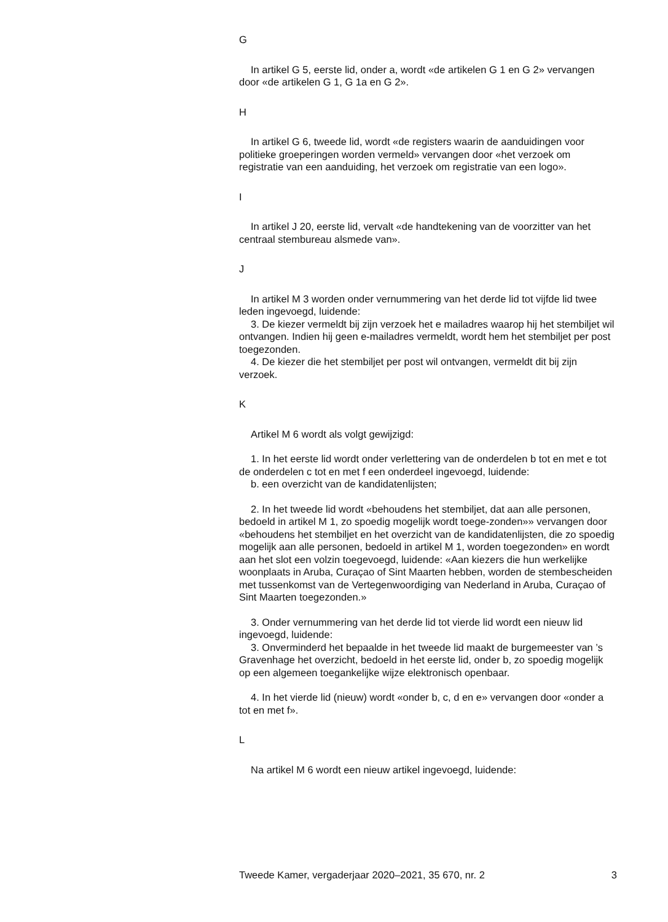G
In artikel G 5, eerste lid, onder a, wordt «de artikelen G 1 en G 2» vervangen door «de artikelen G 1, G 1a en G 2».
H
In artikel G 6, tweede lid, wordt «de registers waarin de aanduidingen voor politieke groeperingen worden vermeld» vervangen door «het verzoek om registratie van een aanduiding, het verzoek om registratie van een logo».
I
In artikel J 20, eerste lid, vervalt «de handtekening van de voorzitter van het centraal stembureau alsmede van».
J
In artikel M 3 worden onder vernummering van het derde lid tot vijfde lid twee leden ingevoegd, luidende:
3. De kiezer vermeldt bij zijn verzoek het e mailadres waarop hij het stembiljet wil ontvangen. Indien hij geen e-mailadres vermeldt, wordt hem het stembiljet per post toegezonden.
4. De kiezer die het stembiljet per post wil ontvangen, vermeldt dit bij zijn verzoek.
K
Artikel M 6 wordt als volgt gewijzigd:
1. In het eerste lid wordt onder verlettering van de onderdelen b tot en met e tot de onderdelen c tot en met f een onderdeel ingevoegd, luidende:
b. een overzicht van de kandidatenlijsten;
2. In het tweede lid wordt «behoudens het stembiljet, dat aan alle personen, bedoeld in artikel M 1, zo spoedig mogelijk wordt toege-zonden»» vervangen door «behoudens het stembiljet en het overzicht van de kandidatenlijsten, die zo spoedig mogelijk aan alle personen, bedoeld in artikel M 1, worden toegezonden» en wordt aan het slot een volzin toegevoegd, luidende: «Aan kiezers die hun werkelijke woonplaats in Aruba, Curaçao of Sint Maarten hebben, worden de stembescheiden met tussenkomst van de Vertegenwoordiging van Nederland in Aruba, Curaçao of Sint Maarten toegezonden.»
3. Onder vernummering van het derde lid tot vierde lid wordt een nieuw lid ingevoegd, luidende:
3. Onverminderd het bepaalde in het tweede lid maakt de burgemeester van ’s Gravenhage het overzicht, bedoeld in het eerste lid, onder b, zo spoedig mogelijk op een algemeen toegankelijke wijze elektronisch openbaar.
4. In het vierde lid (nieuw) wordt «onder b, c, d en e» vervangen door «onder a tot en met f».
L
Na artikel M 6 wordt een nieuw artikel ingevoegd, luidende:
Tweede Kamer, vergaderjaar 2020–2021, 35 670, nr. 2 3